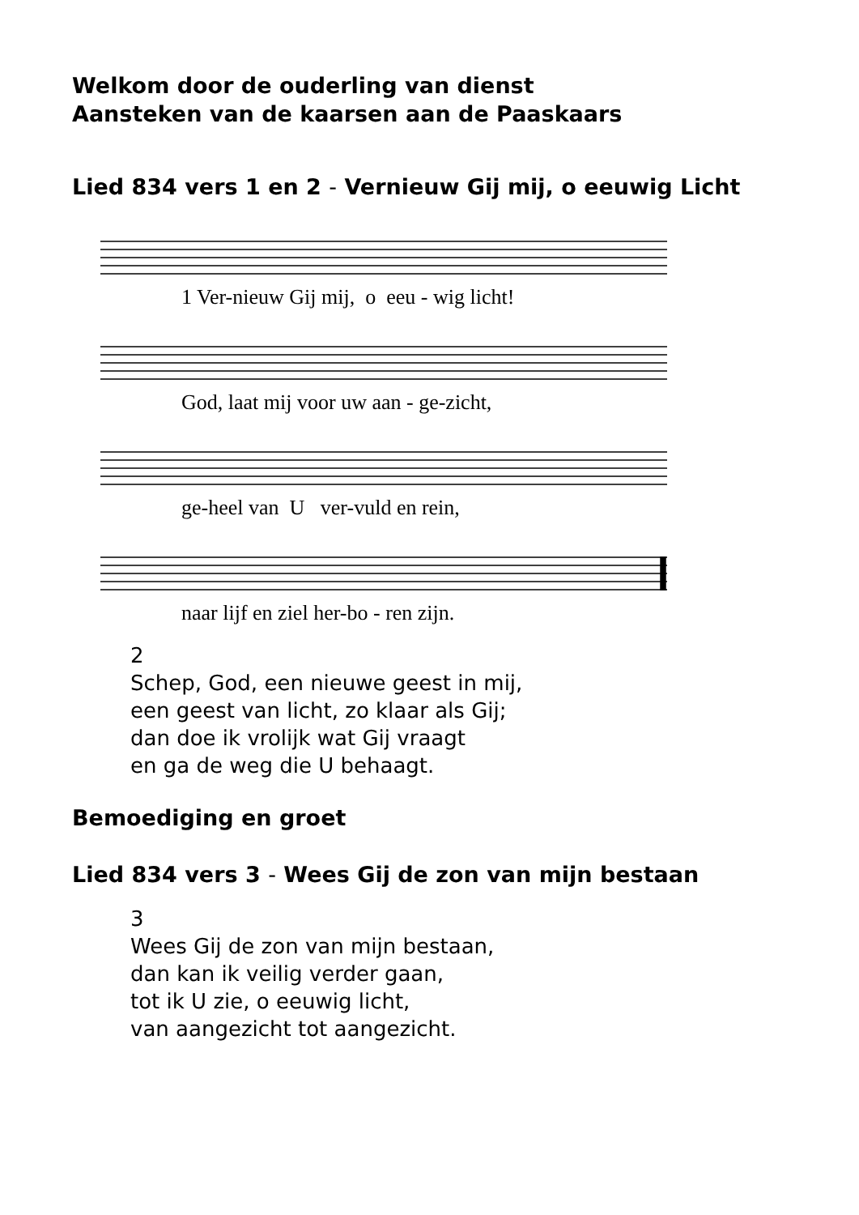Welkom door de ouderling van dienst
Aansteken van de kaarsen aan de Paaskaars
Lied 834 vers 1 en 2 - Vernieuw Gij mij, o eeuwig Licht
1 Ver-nieuw Gij mij, o eeu - wig licht!
God, laat mij voor uw aan - ge-zicht,
ge-heel van U ver-vuld en rein,
naar lijf en ziel her-bo - ren zijn.
2
Schep, God, een nieuwe geest in mij,
een geest van licht, zo klaar als Gij;
dan doe ik vrolijk wat Gij vraagt
en ga de weg die U behaagt.
Bemoediging en groet
Lied 834 vers 3 - Wees Gij de zon van mijn bestaan
3
Wees Gij de zon van mijn bestaan,
dan kan ik veilig verder gaan,
tot ik U zie, o eeuwig licht,
van aangezicht tot aangezicht.